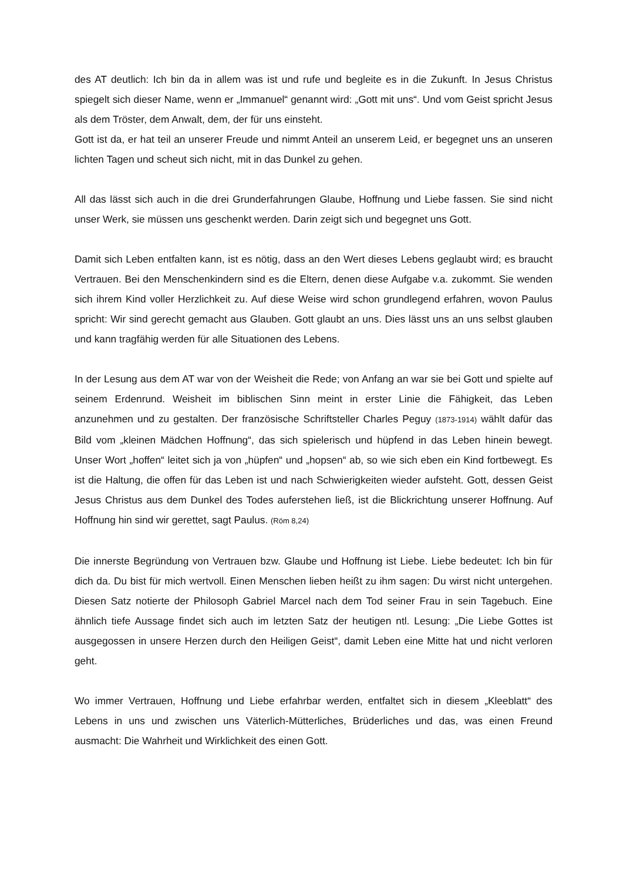des AT deutlich: Ich bin da in allem was ist und rufe und begleite es in die Zukunft. In Jesus Christus spiegelt sich dieser Name, wenn er „Immanuel“ genannt wird: „Gott mit uns“. Und vom Geist spricht Jesus als dem Tröster, dem Anwalt, dem, der für uns einsteht.
Gott ist da, er hat teil an unserer Freude und nimmt Anteil an unserem Leid, er begegnet uns an unseren lichten Tagen und scheut sich nicht, mit in das Dunkel zu gehen.
All das lässt sich auch in die drei Grunderfahrungen Glaube, Hoffnung und Liebe fassen. Sie sind nicht unser Werk, sie müssen uns geschenkt werden. Darin zeigt sich und begegnet uns Gott.
Damit sich Leben entfalten kann, ist es nötig, dass an den Wert dieses Lebens geglaubt wird; es braucht Vertrauen. Bei den Menschenkindern sind es die Eltern, denen diese Aufgabe v.a. zukommt. Sie wenden sich ihrem Kind voller Herzlichkeit zu. Auf diese Weise wird schon grundlegend erfahren, wovon Paulus spricht: Wir sind gerecht gemacht aus Glauben. Gott glaubt an uns. Dies lässt uns an uns selbst glauben und kann tragfähig werden für alle Situationen des Lebens.
In der Lesung aus dem AT war von der Weisheit die Rede; von Anfang an war sie bei Gott und spielte auf seinem Erdenrund. Weisheit im biblischen Sinn meint in erster Linie die Fähigkeit, das Leben anzunehmen und zu gestalten. Der französische Schriftsteller Charles Peguy (1873-1914) wählt dafür das Bild vom „kleinen Mädchen Hoffnung“, das sich spielerisch und hüpfend in das Leben hinein bewegt. Unser Wort „hoffen“ leitet sich ja von „hüpfen“ und „hopsen“ ab, so wie sich eben ein Kind fortbewegt. Es ist die Haltung, die offen für das Leben ist und nach Schwierigkeiten wieder aufsteht. Gott, dessen Geist Jesus Christus aus dem Dunkel des Todes auferstehen ließ, ist die Blickrichtung unserer Hoffnung. Auf Hoffnung hin sind wir gerettet, sagt Paulus. (Röm 8,24)
Die innerste Begründung von Vertrauen bzw. Glaube und Hoffnung ist Liebe. Liebe bedeutet: Ich bin für dich da. Du bist für mich wertvoll. Einen Menschen lieben heißt zu ihm sagen: Du wirst nicht untergehen. Diesen Satz notierte der Philosoph Gabriel Marcel nach dem Tod seiner Frau in sein Tagebuch. Eine ähnlich tiefe Aussage findet sich auch im letzten Satz der heutigen ntl. Lesung: „Die Liebe Gottes ist ausgegossen in unsere Herzen durch den Heiligen Geist“, damit Leben eine Mitte hat und nicht verloren geht.
Wo immer Vertrauen, Hoffnung und Liebe erfahrbar werden, entfaltet sich in diesem „Kleeblatt“ des Lebens in uns und zwischen uns Väterlich-Mütterliches, Brüderliches und das, was einen Freund ausmacht: Die Wahrheit und Wirklichkeit des einen Gott.